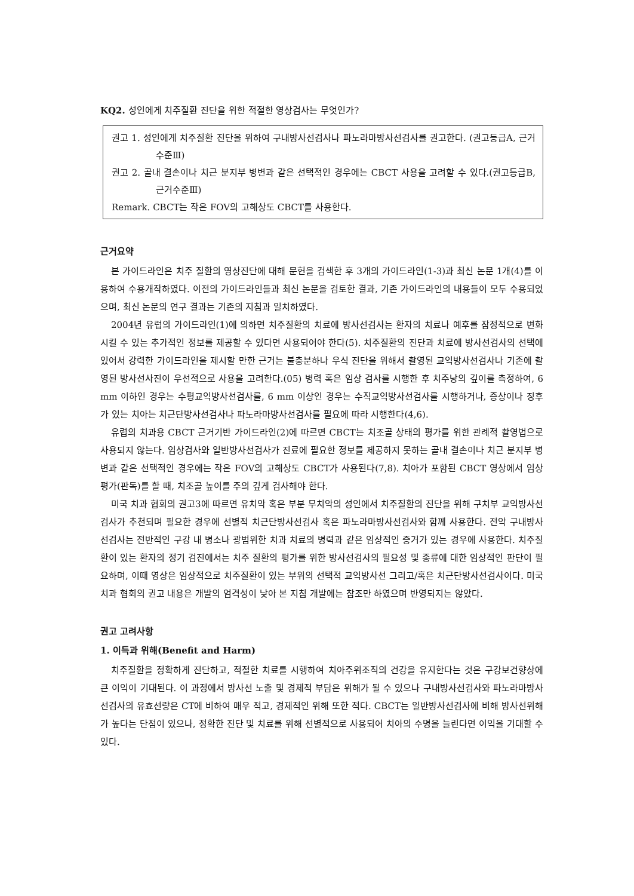KQ2. 성인에게 치주질환 진단을 위한 적절한 영상검사는 무엇인가?
권고 1. 성인에게 치주질환 진단을 위하여 구내방사선검사나 파노라마방사선검사를 권고한다. (권고등급A, 근거수준Ⅲ)
권고 2. 골내 결손이나 치근 분지부 병변과 같은 선택적인 경우에는 CBCT 사용을 고려할 수 있다.(권고등급B, 근거수준Ⅲ)
Remark. CBCT는 작은 FOV의 고해상도 CBCT를 사용한다.
근거요약
본 가이드라인은 치주 질환의 영상진단에 대해 문헌을 검색한 후 3개의 가이드라인(1-3)과 최신 논문 1개(4)를 이용하여 수용개작하였다. 이전의 가이드라인들과 최신 논문을 검토한 결과, 기존 가이드라인의 내용들이 모두 수용되었으며, 최신 논문의 연구 결과는 기존의 지침과 일치하였다.
2004년 유럽의 가이드라인(1)에 의하면 치주질환의 치료에 방사선검사는 환자의 치료나 예후를 잠정적으로 변화시킬 수 있는 추가적인 정보를 제공할 수 있다면 사용되어야 한다(5). 치주질환의 진단과 치료에 방사선검사의 선택에 있어서 강력한 가이드라인을 제시할 만한 근거는 불충분하나 우식 진단을 위해서 촬영된 교익방사선검사나 기존에 촬영된 방사선사진이 우선적으로 사용을 고려한다.(05) 병력 혹은 임상 검사를 시행한 후 치주낭의 깊이를 측정하여, 6 mm 이하인 경우는 수평교익방사선검사를, 6 mm 이상인 경우는 수직교익방사선검사를 시행하거나, 증상이나 징후가 있는 치아는 치근단방사선검사나 파노라마방사선검사를 필요에 따라 시행한다(4,6).
유럽의 치과용 CBCT 근거기반 가이드라인(2)에 따르면 CBCT는 치조골 상태의 평가를 위한 관례적 촬영법으로 사용되지 않는다. 임상검사와 일반방사선검사가 진료에 필요한 정보를 제공하지 못하는 골내 결손이나 치근 분지부 병변과 같은 선택적인 경우에는 작은 FOV의 고해상도 CBCT가 사용된다(7,8). 치아가 포함된 CBCT 영상에서 임상 평가(판독)를 할 때, 치조골 높이를 주의 깊게 검사해야 한다.
미국 치과 협회의 권고3에 따르면 유치악 혹은 부분 무치악의 성인에서 치주질환의 진단을 위해 구치부 교익방사선검사가 추천되며 필요한 경우에 선별적 치근단방사선검사 혹은 파노라마방사선검사와 함께 사용한다. 전악 구내방사선검사는 전반적인 구강 내 병소나 광범위한 치과 치료의 병력과 같은 임상적인 증거가 있는 경우에 사용한다. 치주질환이 있는 환자의 정기 검진에서는 치주 질환의 평가를 위한 방사선검사의 필요성 및 종류에 대한 임상적인 판단이 필요하며, 이때 영상은 임상적으로 치주질환이 있는 부위의 선택적 교익방사선 그리고/혹은 치근단방사선검사이다. 미국 치과 협회의 권고 내용은 개발의 엄격성이 낮아 본 지침 개발에는 참조만 하였으며 반영되지는 않았다.
권고 고려사항
1. 이득과 위해(Benefit and Harm)
치주질환을 정확하게 진단하고, 적절한 치료를 시행하여 치아주위조직의 건강을 유지한다는 것은 구강보건향상에 큰 이익이 기대된다. 이 과정에서 방사선 노출 및 경제적 부담은 위해가 될 수 있으나 구내방사선검사와 파노라마방사선검사의 유효선량은 CT에 비하여 매우 적고, 경제적인 위해 또한 적다. CBCT는 일반방사선검사에 비해 방사선위해가 높다는 단점이 있으나, 정확한 진단 및 치료를 위해 선별적으로 사용되어 치아의 수명을 늘린다면 이익을 기대할 수 있다.